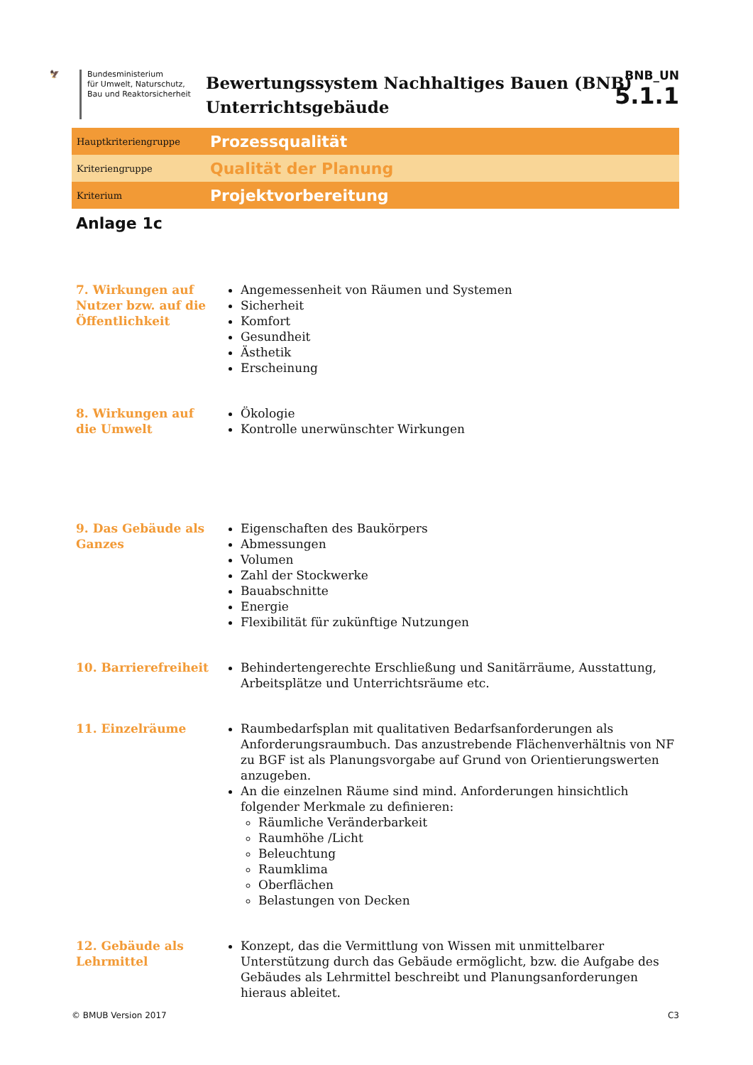🦅 Bundesministerium
für Umwelt, Naturschutz,
Bau und Reaktorsicherheit
Bewertungssystem Nachhaltiges Bauen (BNB)
Unterrichtsgebäude
BNB_UN
5.1.1
Hauptkriteriengruppe
Prozessqualität
Kriteriengruppe
Qualität der Planung
Kriterium
Projektvorbereitung
Anlage 1c
7. Wirkungen auf Nutzer bzw. auf die Öffentlichkeit
Angemessenheit von Räumen und Systemen
Sicherheit
Komfort
Gesundheit
Ästhetik
Erscheinung
8. Wirkungen auf die Umwelt
Ökologie
Kontrolle unerwünschter Wirkungen
9. Das Gebäude als Ganzes
Eigenschaften des Baukörpers
Abmessungen
Volumen
Zahl der Stockwerke
Bauabschnitte
Energie
Flexibilität für zukünftige Nutzungen
10. Barrierefreiheit
Behindertengerechte Erschließung und Sanitärräume, Ausstattung, Arbeitsplätze und Unterrichtsräume etc.
11. Einzelräume Raumbedarfsplan mit qualitativen Bedarfsanforderungen als Anforderungsraumbuch. Das anzustrebende Flächenverhältnis von NF zu BGF ist als Planungsvorgabe auf Grund von Orientierungswerten anzugeben.
An die einzelnen Räume sind mind. Anforderungen hinsichtlich folgender Merkmale zu definieren:
Räumliche Veränderbarkeit
Raumhöhe /Licht
Beleuchtung
Raumklima
Oberflächen
Belastungen von Decken
12. Gebäude als Lehrmittel
Konzept, das die Vermittlung von Wissen mit unmittelbarer Unterstützung durch das Gebäude ermöglicht, bzw. die Aufgabe des Gebäudes als Lehrmittel beschreibt und Planungsanforderungen hieraus ableitet.
© BMUB Version 2017 C3